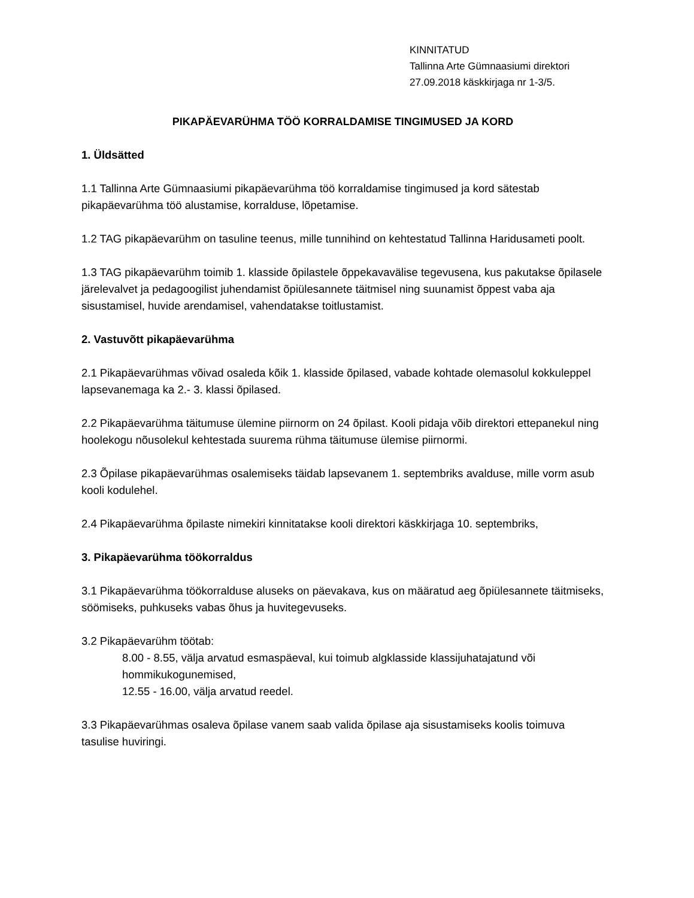KINNITATUD
Tallinna Arte Gümnaasiumi direktori
27.09.2018 käskkirjaga nr 1-3/5.
PIKAPÄEVARÜHMA TÖÖ KORRALDAMISE TINGIMUSED JA KORD
1. Üldsätted
1.1 Tallinna Arte Gümnaasiumi pikapäevarühma töö korraldamise tingimused ja kord sätestab pikapäevarühma töö alustamise, korralduse, lõpetamise.
1.2 TAG pikapäevarühm on tasuline teenus, mille tunnihind on kehtestatud Tallinna Haridusameti poolt.
1.3 TAG pikapäevarühm toimib 1. klasside õpilastele õppekavavälise tegevusena, kus pakutakse õpilasele järelevalvet ja pedagoogilist juhendamist õpiülesannete täitmisel ning suunamist õppest vaba aja sisustamisel, huvide arendamisel, vahendatakse toitlustamist.
2. Vastuvõtt pikapäevarühma
2.1 Pikapäevarühmas võivad osaleda kõik 1. klasside õpilased, vabade kohtade olemasolul kokkuleppel lapsevanemaga ka 2.- 3. klassi õpilased.
2.2 Pikapäevarühma täitumuse ülemine piirnorm on 24 õpilast. Kooli pidaja võib direktori ettepanekul ning hoolekogu nõusolekul kehtestada suurema rühma täitumuse ülemise piirnormi.
2.3 Õpilase pikapäevarühmas osalemiseks täidab lapsevanem 1. septembriks avalduse, mille vorm asub kooli kodulehel.
2.4 Pikapäevarühma õpilaste nimekiri kinnitatakse kooli direktori käskkirjaga 10. septembriks,
3. Pikapäevarühma töökorraldus
3.1 Pikapäevarühma töökorralduse aluseks on päevakava, kus on määratud aeg õpiülesannete täitmiseks, söömiseks, puhkuseks vabas õhus ja huvitegevuseks.
3.2 Pikapäevarühm töötab:
8.00 - 8.55, välja arvatud esmaspäeval, kui toimub algklasside klassijuhatajatund või hommikukogunemised,
12.55 - 16.00, välja arvatud reedel.
3.3 Pikapäevarühmas osaleva õpilase vanem saab valida õpilase aja sisustamiseks koolis toimuva tasulise huviringi.